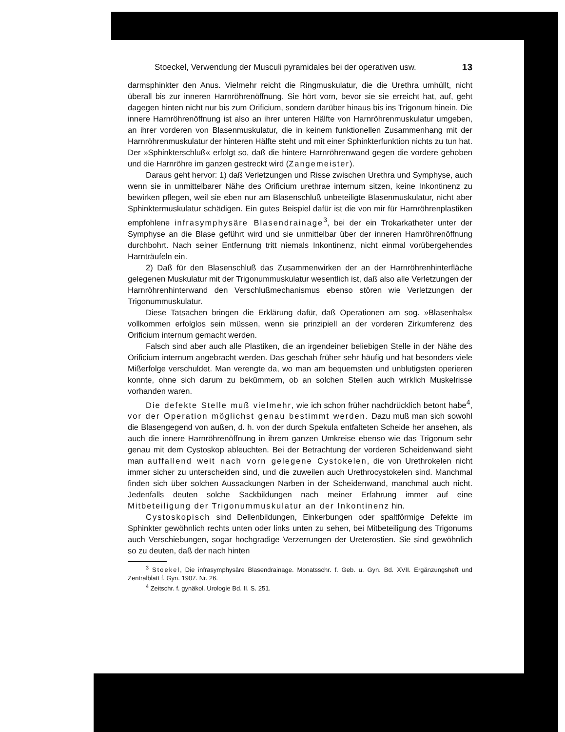Stoeckel, Verwendung der Musculi pyramidales bei der operativen usw. 13
darmsphinkter den Anus. Vielmehr reicht die Ringmuskulatur, die die Urethra umhüllt, nicht überall bis zur inneren Harnröhrenöffnung. Sie hört vorn, bevor sie sie erreicht hat, auf, geht dagegen hinten nicht nur bis zum Orificium, sondern darüber hinaus bis ins Trigonum hinein. Die innere Harnröhrenöffnung ist also an ihrer unteren Hälfte von Harnröhrenmuskulatur umgeben, an ihrer vorderen von Blasenmuskulatur, die in keinem funktionellen Zusammenhang mit der Harnröhrenmuskulatur der hinteren Hälfte steht und mit einer Sphinkterfunktion nichts zu tun hat. Der »Sphinkterschluß« erfolgt so, daß die hintere Harnröhrenwand gegen die vordere gehoben und die Harnröhre im ganzen gestreckt wird (Zangemeister).
Daraus geht hervor: 1) daß Verletzungen und Risse zwischen Urethra und Symphyse, auch wenn sie in unmittelbarer Nähe des Orificium urethrae internum sitzen, keine Inkontinenz zu bewirken pflegen, weil sie eben nur am Blasenschluß unbeteiligte Blasenmuskulatur, nicht aber Sphinktermuskulatur schädigen. Ein gutes Beispiel dafür ist die von mir für Harnröhrenplastiken empfohlene infrasymphysäre Blasendrainage<sup>3</sup>, bei der ein Trokarkatheter unter der Symphyse an die Blase geführt wird und sie unmittelbar über der inneren Harnröhrenöffnung durchbohrt. Nach seiner Entfernung tritt niemals Inkontinenz, nicht einmal vorübergehendes Harnträufeln ein.
2) Daß für den Blasenschluß das Zusammenwirken der an der Harnröhrenhinterfläche gelegenen Muskulatur mit der Trigonummuskulatur wesentlich ist, daß also alle Verletzungen der Harnröhrenhinterwand den Verschlußmechanismus ebenso stören wie Verletzungen der Trigonummuskulatur.
Diese Tatsachen bringen die Erklärung dafür, daß Operationen am sog. »Blasenhals« vollkommen erfolglos sein müssen, wenn sie prinzipiell an der vorderen Zirkumferenz des Orificium internum gemacht werden.
Falsch sind aber auch alle Plastiken, die an irgendeiner beliebigen Stelle in der Nähe des Orificium internum angebracht werden. Das geschah früher sehr häufig und hat besonders viele Mißerfolge verschuldet. Man verengte da, wo man am bequemsten und unblutigsten operieren konnte, ohne sich darum zu bekümmern, ob an solchen Stellen auch wirklich Muskelrisse vorhanden waren.
Die defekte Stelle muß vielmehr, wie ich schon früher nachdrücklich betont habe<sup>4</sup>, vor der Operation möglichst genau bestimmt werden. Dazu muß man sich sowohl die Blasengegend von außen, d. h. von der durch Spekula entfalteten Scheide her ansehen, als auch die innere Harnröhrenöffnung in ihrem ganzen Umkreise ebenso wie das Trigonum sehr genau mit dem Cystoskop ableuchten. Bei der Betrachtung der vorderen Scheidenwand sieht man auffallend weit nach vorn gelegene Cystokelen, die von Urethrokelen nicht immer sicher zu unterscheiden sind, und die zuweilen auch Urethrocystokelen sind. Manchmal finden sich über solchen Aussackungen Narben in der Scheidenwand, manchmal auch nicht. Jedenfalls deuten solche Sackbildungen nach meiner Erfahrung immer auf eine Mitbeteiligung der Trigonummuskulatur an der Inkontinenz hin.
Cystoskopisch sind Dellenbildungen, Einkerbungen oder spaltförmige Defekte im Sphinkter gewöhnlich rechts unten oder links unten zu sehen, bei Mitbeteiligung des Trigonums auch Verschiebungen, sogar hochgradige Verzerrungen der Ureterostien. Sie sind gewöhnlich so zu deuten, daß der nach hinten
<sup>3</sup> Stoekel, Die infrasymphysäre Blasendrainage. Monatsschr. f. Geb. u. Gyn. Bd. XVII. Ergänzungsheft und Zentralblatt f. Gyn. 1907. Nr. 26.
<sup>4</sup> Zeitschr. f. gynäkol. Urologie Bd. II. S. 251.